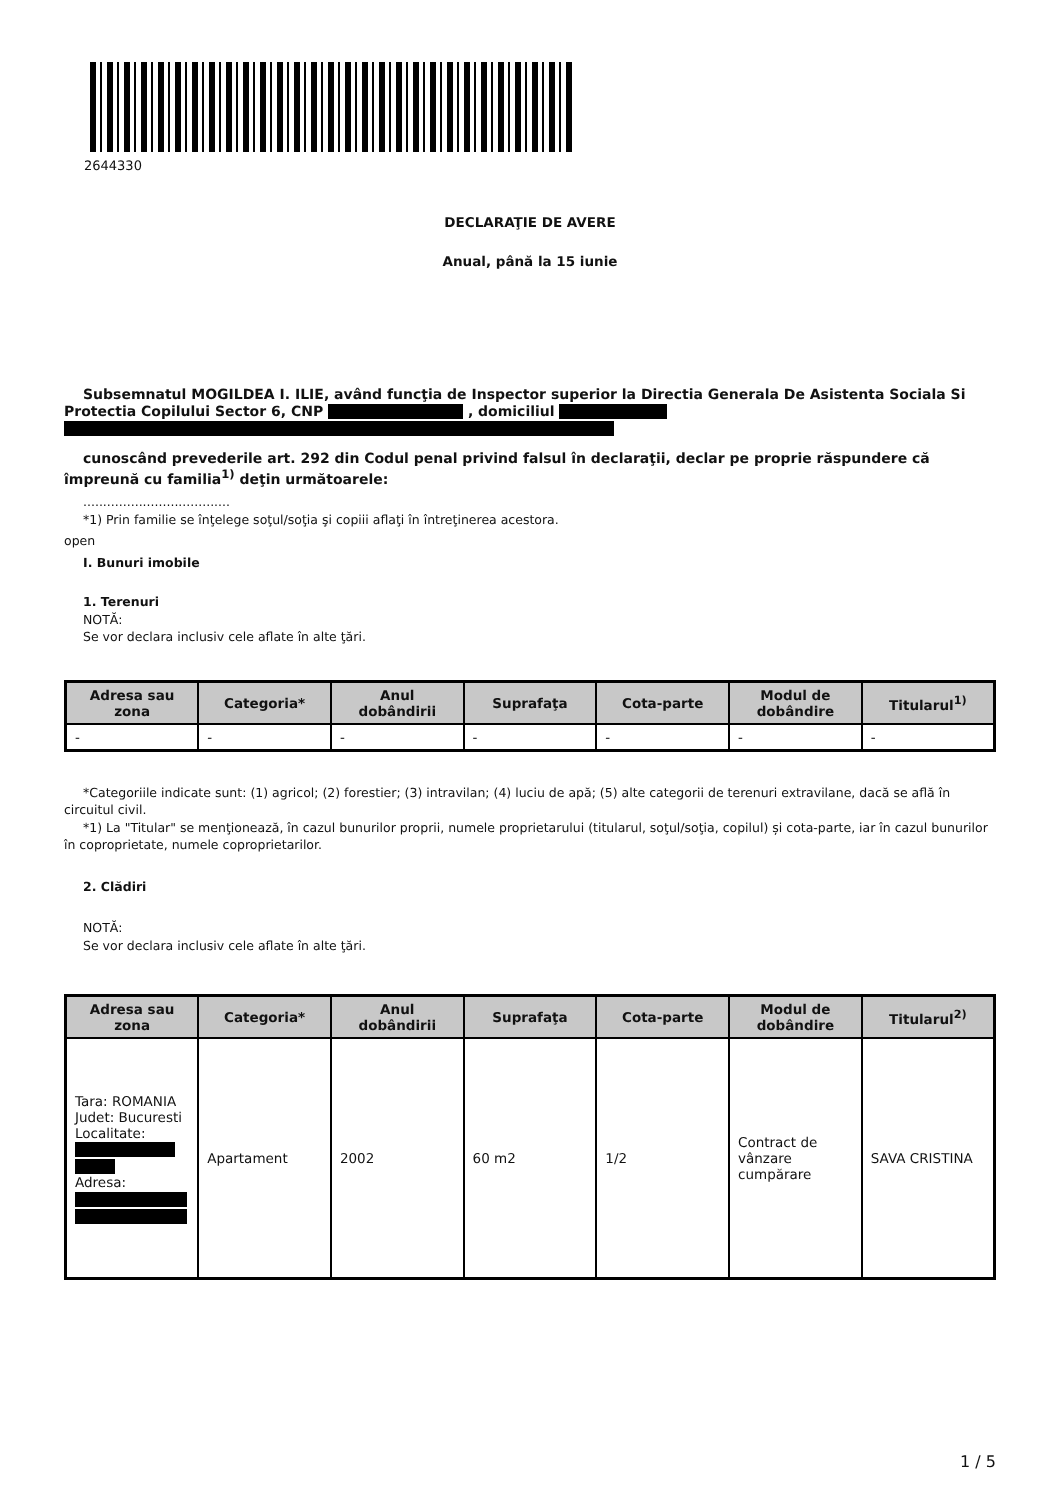2644330
DECLARAŢIE DE AVERE
Anual, până la 15 iunie
Subsemnatul MOGILDEA I. ILIE, având funcţia de Inspector superior la Directia Generala De Asistenta Sociala Si Protectia Copilului Sector 6, CNP , domiciliul
cunoscând prevederile art. 292 din Codul penal privind falsul în declaraţii, declar pe proprie răspundere că împreună cu familia<sup>1)</sup> deţin următoarele:
.....................................
*1) Prin familie se înţelege soţul/soţia şi copiii aflaţi în întreţinerea acestora.
open
I. Bunuri imobile
1. Terenuri
NOTĂ:
Se vor declara inclusiv cele aflate în alte ţări.
| Adresa sau zona | Categoria* | Anul dobândirii | Suprafaţa | Cota-parte | Modul de dobândire | Titularul<sup>1)</sup> |
| --- | --- | --- | --- | --- | --- | --- |
| - | - | - | - | - | - | - |
*Categoriile indicate sunt: (1) agricol; (2) forestier; (3) intravilan; (4) luciu de apă; (5) alte categorii de terenuri extravilane, dacă se află în circuitul civil.
*1) La "Titular" se menţionează, în cazul bunurilor proprii, numele proprietarului (titularul, soţul/soţia, copilul) și cota-parte, iar în cazul bunurilor în coproprietate, numele coproprietarilor.
2. Clădiri
NOTĂ:
Se vor declara inclusiv cele aflate în alte ţări.
| Adresa sau zona | Categoria* | Anul dobândirii | Suprafaţa | Cota-parte | Modul de dobândire | Titularul<sup>2)</sup> |
| --- | --- | --- | --- | --- | --- | --- |
| Tara: ROMANIA Judet: Bucuresti Localitate: Adresa: | Apartament | 2002 | 60 m2 | 1/2 | Contract de vânzare cumpărare | SAVA CRISTINA |
1 / 5